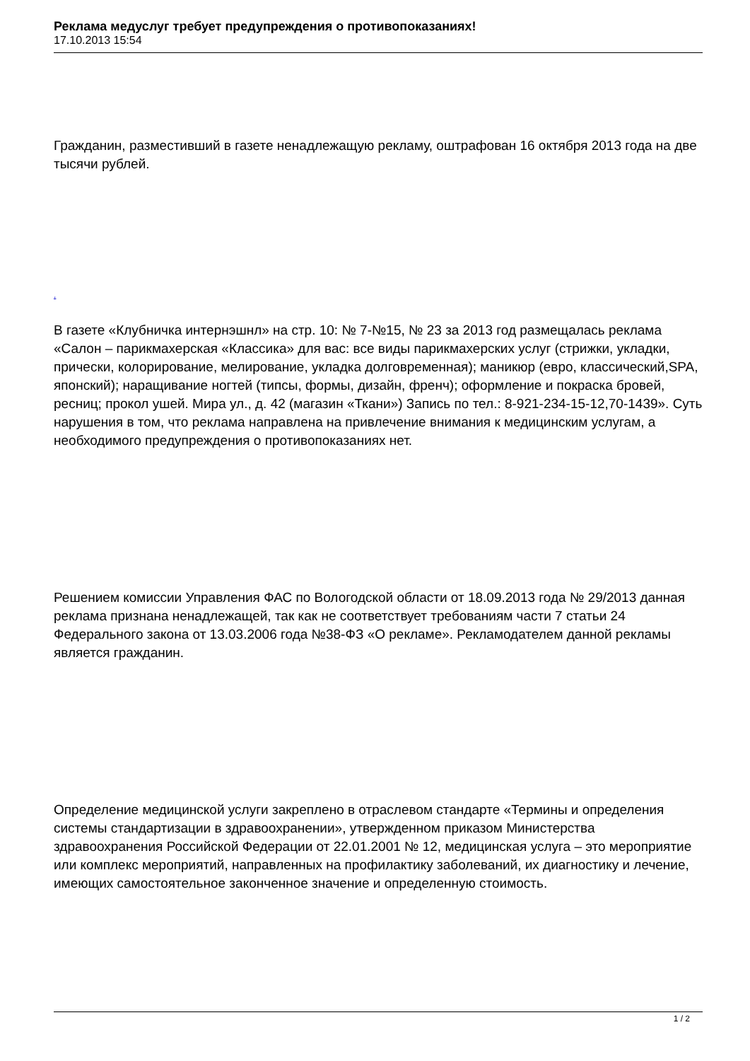Реклама медуслуг требует предупреждения о противопоказаниях!
17.10.2013 15:54
Гражданин, разместивший в газете ненадлежащую рекламу, оштрафован 16 октября 2013 года на две тысячи рублей.
.
В газете «Клубничка интернэшнл» на стр. 10: № 7-№15, № 23 за 2013 год размещалась реклама «Салон – парикмахерская «Классика» для вас: все виды парикмахерских услуг (стрижки, укладки, прически, колорирование, мелирование, укладка долговременная); маникюр (евро, классический,SPA, японский); наращивание ногтей (типсы, формы, дизайн, френч); оформление и покраска бровей, ресниц; прокол ушей. Мира ул., д. 42 (магазин «Ткани») Запись по тел.: 8-921-234-15-12,70-1439». Суть нарушения в том, что реклама направлена на привлечение внимания к медицинским услугам, а необходимого предупреждения о противопоказаниях нет.
Решением комиссии Управления ФАС по Вологодской области от 18.09.2013 года № 29/2013 данная реклама признана ненадлежащей, так как не соответствует требованиям части 7 статьи 24 Федерального закона от 13.03.2006 года №38-ФЗ «О рекламе». Рекламодателем данной рекламы является гражданин.
Определение медицинской услуги закреплено в отраслевом стандарте «Термины и определения системы стандартизации в здравоохранении», утвержденном приказом Министерства здравоохранения Российской Федерации от 22.01.2001 № 12, медицинская услуга – это мероприятие или комплекс мероприятий, направленных на профилактику заболеваний, их диагностику и лечение, имеющих самостоятельное законченное значение и определенную стоимость.
1 / 2